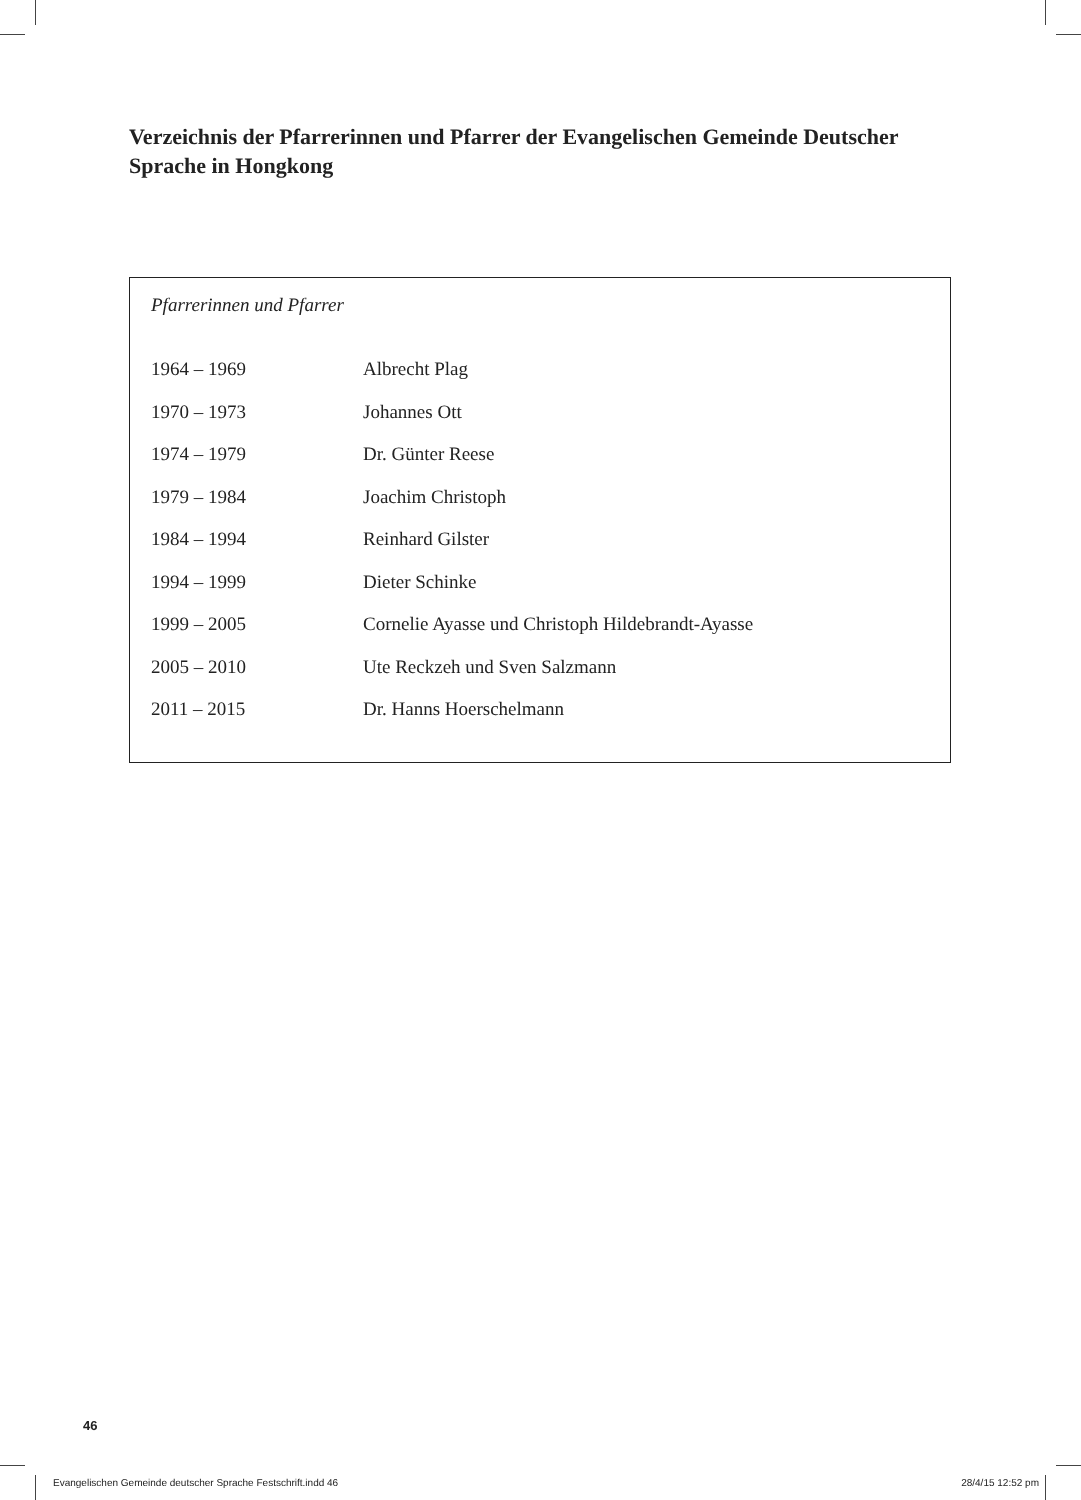Verzeichnis der Pfarrerinnen und Pfarrer der Evangelischen Gemeinde Deutscher Sprache in Hongkong
Pfarrerinnen und Pfarrer
| 1964 – 1969 | Albrecht Plag |
| 1970 – 1973 | Johannes Ott |
| 1974 – 1979 | Dr. Günter Reese |
| 1979 – 1984 | Joachim Christoph |
| 1984 – 1994 | Reinhard Gilster |
| 1994 – 1999 | Dieter Schinke |
| 1999 – 2005 | Cornelie Ayasse und Christoph Hildebrandt-Ayasse |
| 2005 – 2010 | Ute Reckzeh und Sven Salzmann |
| 2011 – 2015 | Dr. Hanns Hoerschelmann |
46
Evangelischen Gemeinde deutscher Sprache Festschrift.indd 46 28/4/15 12:52 pm